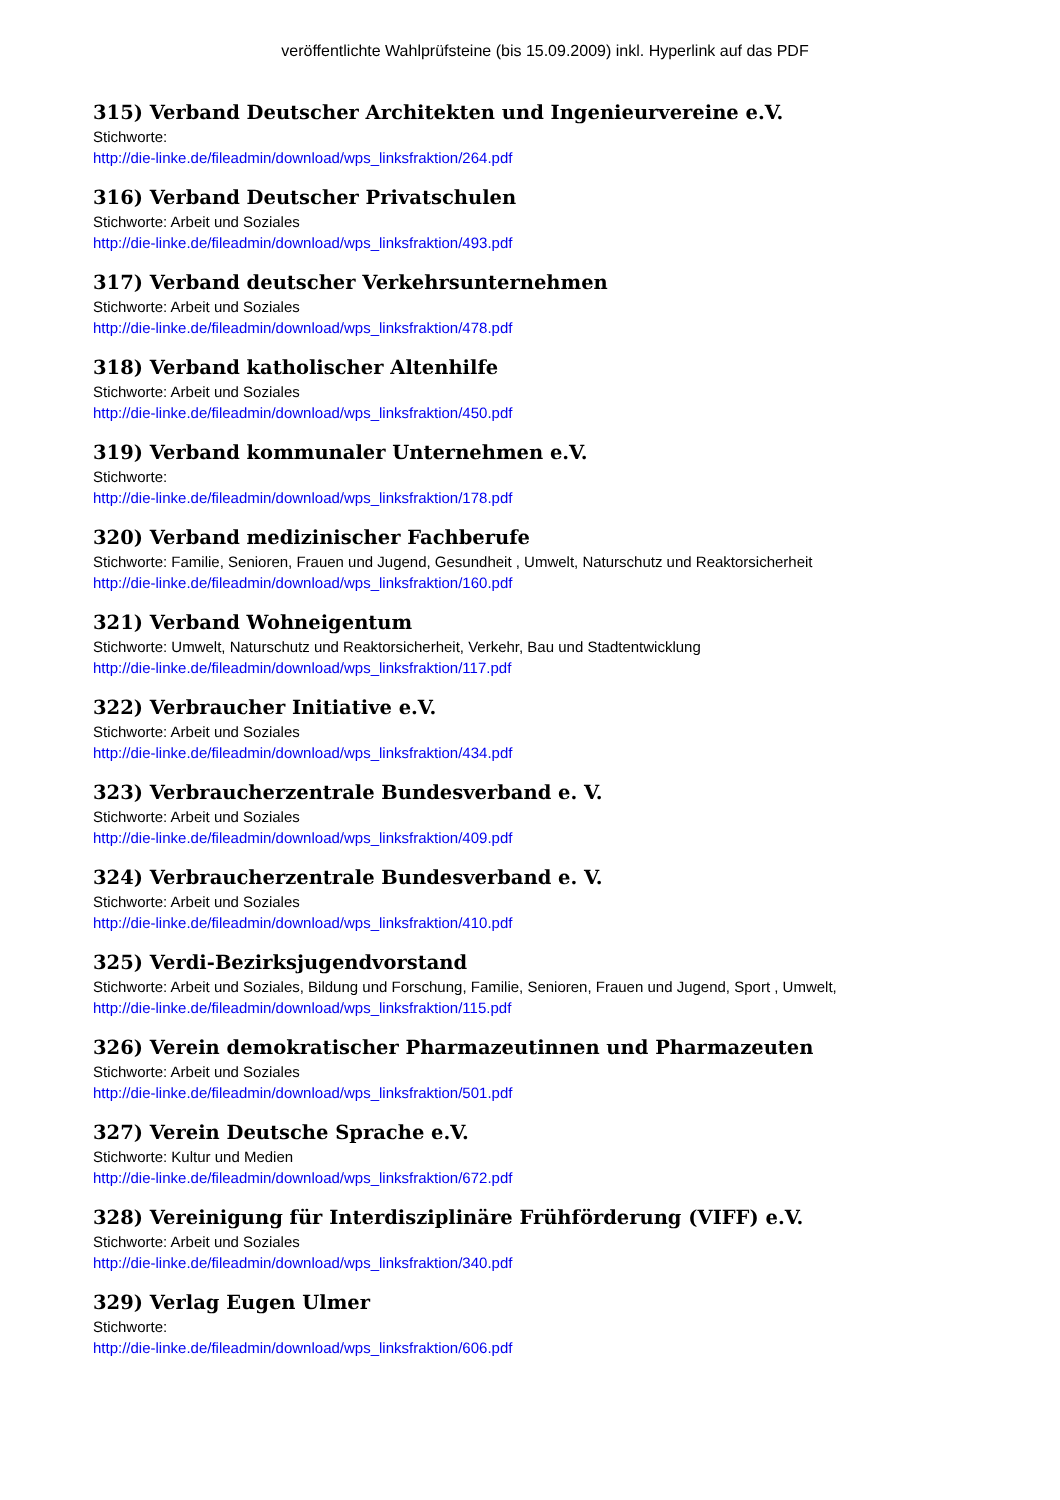veröffentlichte Wahlprüfsteine (bis 15.09.2009) inkl. Hyperlink auf das PDF
315) Verband Deutscher Architekten und Ingenieurvereine e.V.
Stichworte:
http://die-linke.de/fileadmin/download/wps_linksfraktion/264.pdf
316) Verband Deutscher Privatschulen
Stichworte: Arbeit und Soziales
http://die-linke.de/fileadmin/download/wps_linksfraktion/493.pdf
317) Verband deutscher Verkehrsunternehmen
Stichworte: Arbeit und Soziales
http://die-linke.de/fileadmin/download/wps_linksfraktion/478.pdf
318) Verband katholischer Altenhilfe
Stichworte: Arbeit und Soziales
http://die-linke.de/fileadmin/download/wps_linksfraktion/450.pdf
319) Verband kommunaler Unternehmen e.V.
Stichworte:
http://die-linke.de/fileadmin/download/wps_linksfraktion/178.pdf
320) Verband medizinischer Fachberufe
Stichworte: Familie, Senioren, Frauen und Jugend, Gesundheit , Umwelt, Naturschutz und Reaktorsicherheit
http://die-linke.de/fileadmin/download/wps_linksfraktion/160.pdf
321) Verband Wohneigentum
Stichworte: Umwelt, Naturschutz und Reaktorsicherheit, Verkehr, Bau und Stadtentwicklung
http://die-linke.de/fileadmin/download/wps_linksfraktion/117.pdf
322) Verbraucher Initiative e.V.
Stichworte: Arbeit und Soziales
http://die-linke.de/fileadmin/download/wps_linksfraktion/434.pdf
323) Verbraucherzentrale Bundesverband e. V.
Stichworte: Arbeit und Soziales
http://die-linke.de/fileadmin/download/wps_linksfraktion/409.pdf
324) Verbraucherzentrale Bundesverband e. V.
Stichworte: Arbeit und Soziales
http://die-linke.de/fileadmin/download/wps_linksfraktion/410.pdf
325) Verdi-Bezirksjugendvorstand
Stichworte: Arbeit und Soziales, Bildung und Forschung, Familie, Senioren, Frauen und Jugend, Sport , Umwelt,
http://die-linke.de/fileadmin/download/wps_linksfraktion/115.pdf
326) Verein demokratischer Pharmazeutinnen und Pharmazeuten
Stichworte: Arbeit und Soziales
http://die-linke.de/fileadmin/download/wps_linksfraktion/501.pdf
327) Verein Deutsche Sprache e.V.
Stichworte: Kultur und Medien
http://die-linke.de/fileadmin/download/wps_linksfraktion/672.pdf
328) Vereinigung für Interdisziplinäre Frühförderung (VIFF) e.V.
Stichworte: Arbeit und Soziales
http://die-linke.de/fileadmin/download/wps_linksfraktion/340.pdf
329) Verlag Eugen Ulmer
Stichworte:
http://die-linke.de/fileadmin/download/wps_linksfraktion/606.pdf